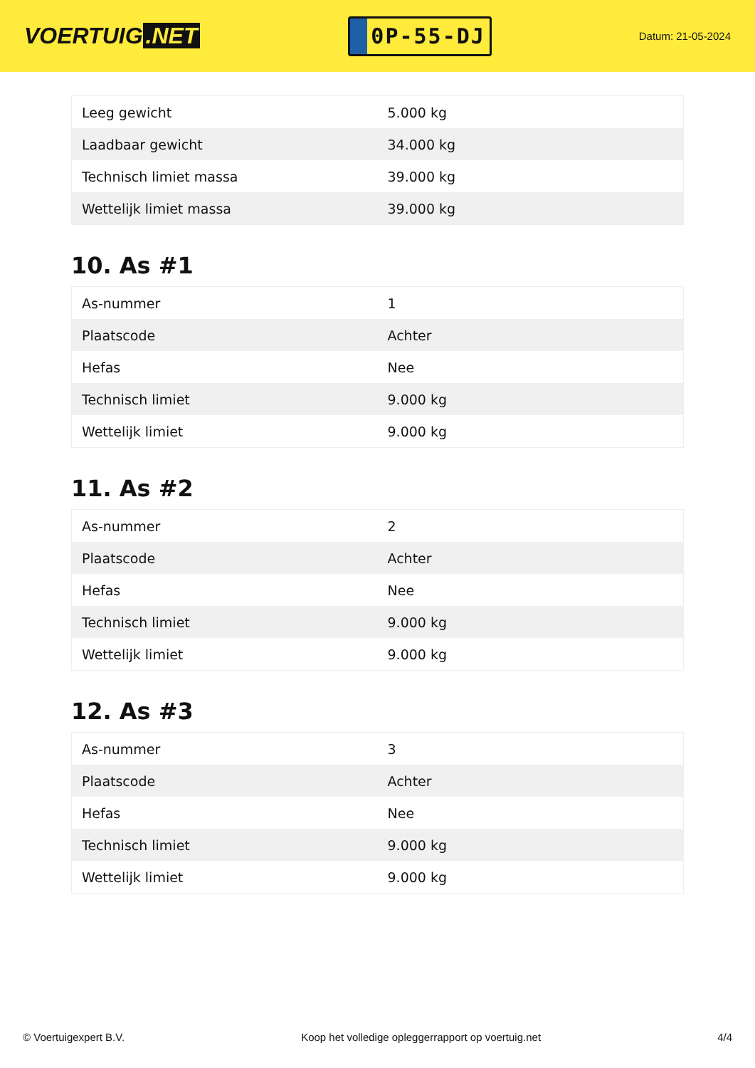VOERTUIG.NET
0P-55-DJ
Datum: 21-05-2024
| Leeg gewicht | 5.000 kg |
| Laadbaar gewicht | 34.000 kg |
| Technisch limiet massa | 39.000 kg |
| Wettelijk limiet massa | 39.000 kg |
10. As #1
| As-nummer | 1 |
| Plaatscode | Achter |
| Hefas | Nee |
| Technisch limiet | 9.000 kg |
| Wettelijk limiet | 9.000 kg |
11. As #2
| As-nummer | 2 |
| Plaatscode | Achter |
| Hefas | Nee |
| Technisch limiet | 9.000 kg |
| Wettelijk limiet | 9.000 kg |
12. As #3
| As-nummer | 3 |
| Plaatscode | Achter |
| Hefas | Nee |
| Technisch limiet | 9.000 kg |
| Wettelijk limiet | 9.000 kg |
© Voertuigexpert B.V. Koop het volledige opleggerrapport op voertuig.net 4/4